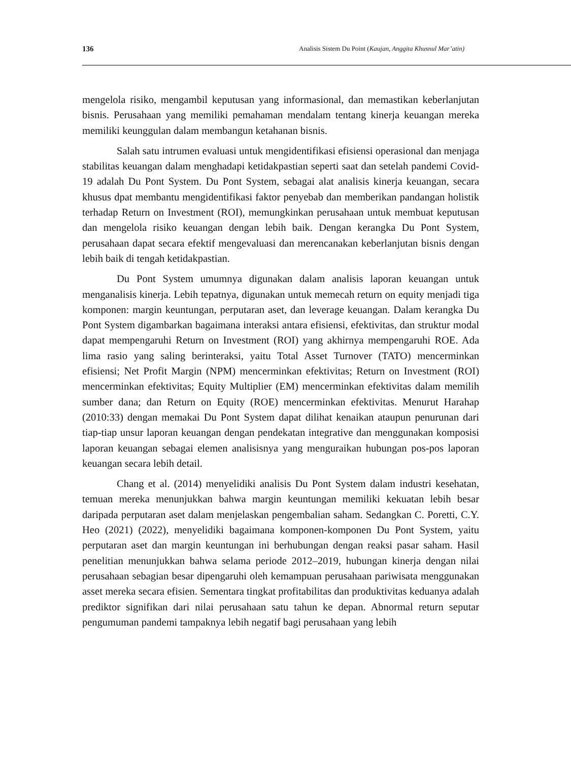136 Analisis Sistem Du Point (Kaujan, Anggita Khusnul Mar’atin)
mengelola risiko, mengambil keputusan yang informasional, dan memastikan keberlanjutan bisnis. Perusahaan yang memiliki pemahaman mendalam tentang kinerja keuangan mereka memiliki keunggulan dalam membangun ketahanan bisnis.
Salah satu intrumen evaluasi untuk mengidentifikasi efisiensi operasional dan menjaga stabilitas keuangan dalam menghadapi ketidakpastian seperti saat dan setelah pandemi Covid-19 adalah Du Pont System. Du Pont System, sebagai alat analisis kinerja keuangan, secara khusus dpat membantu mengidentifikasi faktor penyebab dan memberikan pandangan holistik terhadap Return on Investment (ROI), memungkinkan perusahaan untuk membuat keputusan dan mengelola risiko keuangan dengan lebih baik. Dengan kerangka Du Pont System, perusahaan dapat secara efektif mengevaluasi dan merencanakan keberlanjutan bisnis dengan lebih baik di tengah ketidakpastian.
Du Pont System umumnya digunakan dalam analisis laporan keuangan untuk menganalisis kinerja. Lebih tepatnya, digunakan untuk memecah return on equity menjadi tiga komponen: margin keuntungan, perputaran aset, dan leverage keuangan. Dalam kerangka Du Pont System digambarkan bagaimana interaksi antara efisiensi, efektivitas, dan struktur modal dapat mempengaruhi Return on Investment (ROI) yang akhirnya mempengaruhi ROE. Ada lima rasio yang saling berinteraksi, yaitu Total Asset Turnover (TATO) mencerminkan efisiensi; Net Profit Margin (NPM) mencerminkan efektivitas; Return on Investment (ROI) mencerminkan efektivitas; Equity Multiplier (EM) mencerminkan efektivitas dalam memilih sumber dana; dan Return on Equity (ROE) mencerminkan efektivitas. Menurut Harahap (2010:33) dengan memakai Du Pont System dapat dilihat kenaikan ataupun penurunan dari tiap-tiap unsur laporan keuangan dengan pendekatan integrative dan menggunakan komposisi laporan keuangan sebagai elemen analisisnya yang menguraikan hubungan pos-pos laporan keuangan secara lebih detail.
Chang et al. (2014) menyelidiki analisis Du Pont System dalam industri kesehatan, temuan mereka menunjukkan bahwa margin keuntungan memiliki kekuatan lebih besar daripada perputaran aset dalam menjelaskan pengembalian saham. Sedangkan C. Poretti, C.Y. Heo (2021) (2022), menyelidiki bagaimana komponen-komponen Du Pont System, yaitu perputaran aset dan margin keuntungan ini berhubungan dengan reaksi pasar saham. Hasil penelitian menunjukkan bahwa selama periode 2012–2019, hubungan kinerja dengan nilai perusahaan sebagian besar dipengaruhi oleh kemampuan perusahaan pariwisata menggunakan asset mereka secara efisien. Sementara tingkat profitabilitas dan produktivitas keduanya adalah prediktor signifikan dari nilai perusahaan satu tahun ke depan. Abnormal return seputar pengumuman pandemi tampaknya lebih negatif bagi perusahaan yang lebih